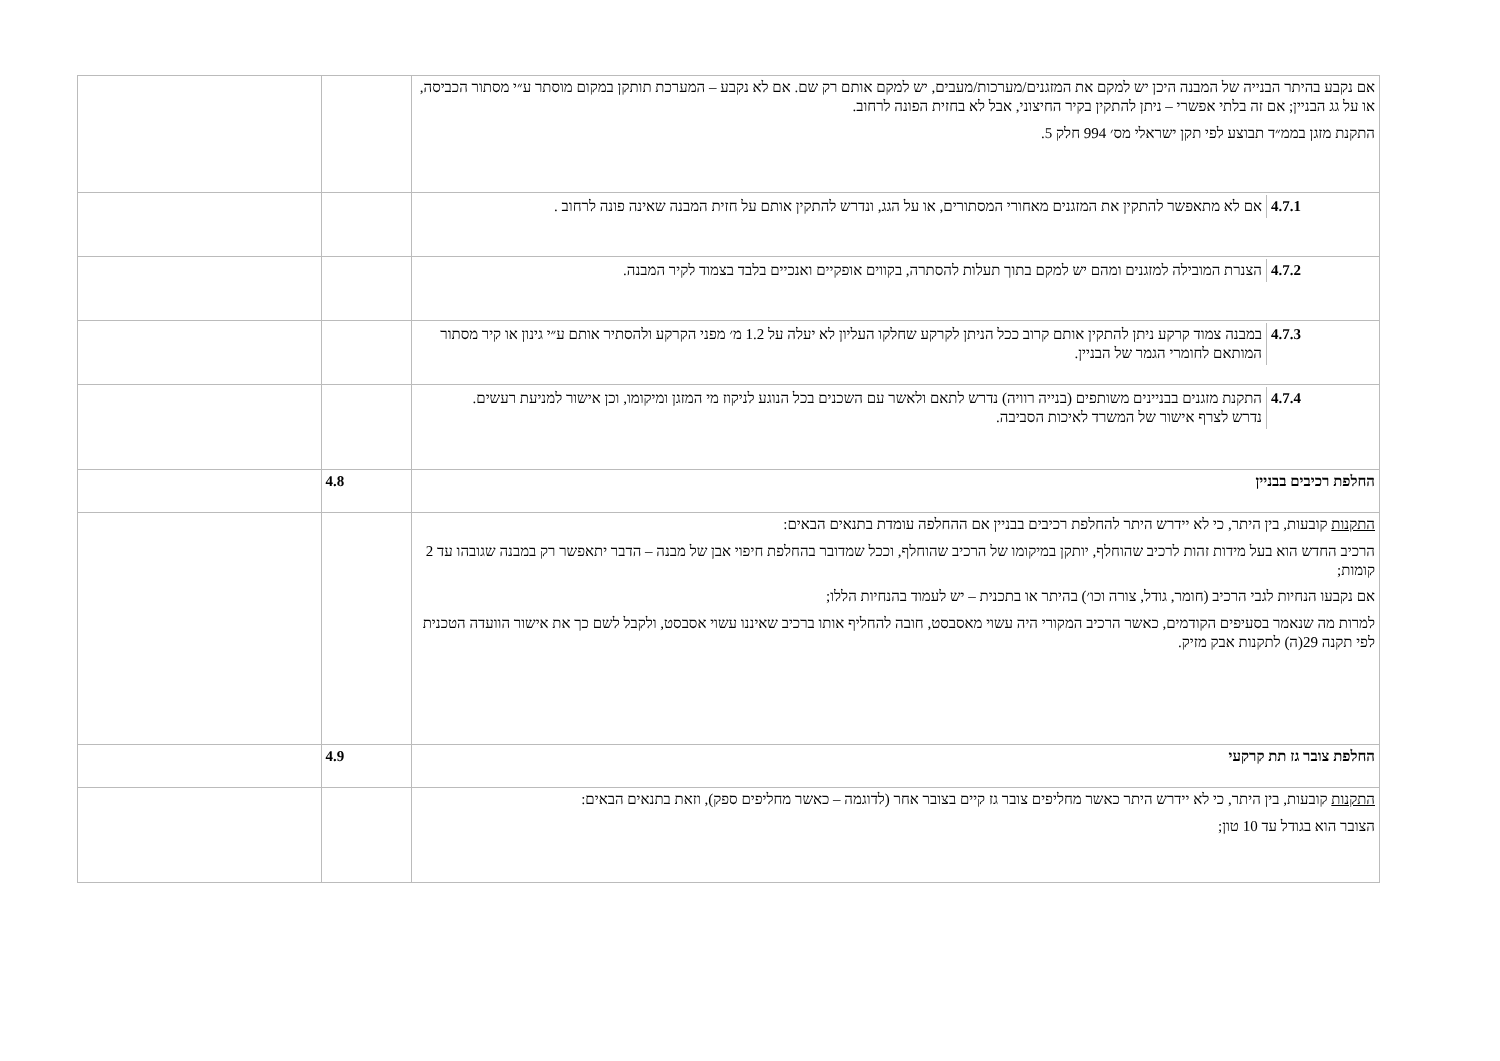| אם נקבע בהיתר הבנייה של המבנה היכן יש למקם את המזגנים/מערכות/מעבים, יש למקם אותם רק שם. אם לא נקבע – המערכת תותקן במקום מוסתר ע״י מסתור הכביסה, או על גג הבניין; אם זה בלתי אפשרי – ניתן להתקין בקיר החיצוני, אבל לא בחזית הפונה לרחוב. התקנת מזגן בממ״ד תבוצע לפי תקן ישראלי מס׳ 994 חלק 5. | | |
| / 4.7.1 / אם לא מתאפשר להתקין את המזגנים מאחורי המסתורים, או על הגג, ונדרש להתקין אותם על חזית המבנה שאינה פונה לרחוב . / | | |
| / 4.7.2 / הצנרת המובילה למזגנים ומהם יש למקם בתוך תעלות להסתרה, בקווים אופקיים ואנכיים בלבד בצמוד לקיר המבנה. / | | |
| / 4.7.3 / במבנה צמוד קרקע ניתן להתקין אותם קרוב ככל הניתן לקרקע שחלקו העליון לא יעלה על 1.2 מ׳ מפני הקרקע ולהסתיר אותם ע״י גינון או קיר מסתור המותאם לחומרי הגמר של הבניין. / | | |
| / 4.7.4 / התקנת מזגנים בבניינים משותפים (בנייה רוויה) נדרש לתאם ולאשר עם השכנים בכל הנוגע לניקוז מי המזגן ומיקומו, וכן אישור למניעת רעשים. נדרש לצרף אישור של המשרד לאיכות הסביבה. / | | |
| החלפת רכיבים בבניין | 4.8 | |
| התקנות קובעות, בין היתר, כי לא יידרש היתר להחלפת רכיבים בבניין אם ההחלפה עומדת בתנאים הבאים: הרכיב החדש הוא בעל מידות זהות לרכיב שהוחלף, יותקן במיקומו של הרכיב שהוחלף, וככל שמדובר בהחלפת חיפוי אבן של מבנה – הדבר יתאפשר רק במבנה שגובהו עד 2 קומות; אם נקבעו הנחיות לגבי הרכיב (חומר, גודל, צורה וכו׳) בהיתר או בתכנית – יש לעמוד בהנחיות הללו; למרות מה שנאמר בסעיפים הקודמים, כאשר הרכיב המקורי היה עשוי מאסבסט, חובה להחליף אותו ברכיב שאיננו עשוי אסבסט, ולקבל לשם כך את אישור הוועדה הטכנית לפי תקנה 29(ה) לתקנות אבק מזיק. | | |
| החלפת צובר גז תת קרקעי | 4.9 | |
| התקנות קובעות, בין היתר, כי לא יידרש היתר כאשר מחליפים צובר גז קיים בצובר אחר (לדוגמה – כאשר מחליפים ספק), וזאת בתנאים הבאים: הצובר הוא בגודל עד 10 טון; | | |